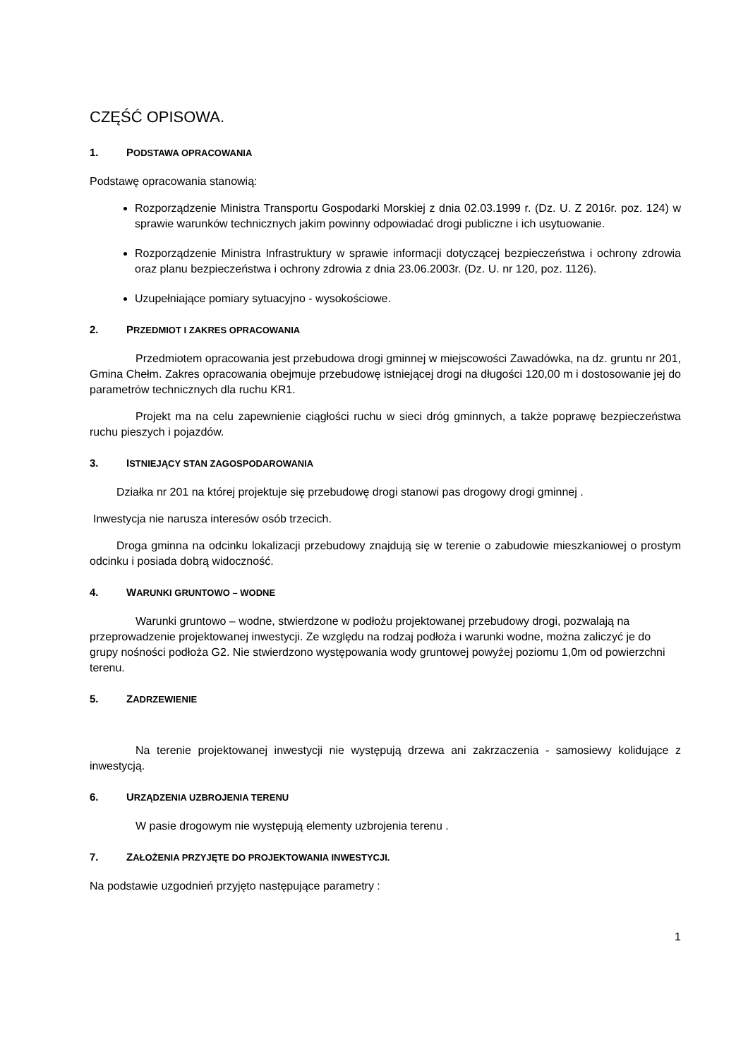CZĘŚĆ OPISOWA.
1. PODSTAWA OPRACOWANIA
Podstawę opracowania stanowią:
Rozporządzenie Ministra Transportu Gospodarki Morskiej z dnia 02.03.1999 r. (Dz. U. Z 2016r. poz. 124) w sprawie warunków technicznych jakim powinny odpowiadać drogi publiczne i ich usytuowanie.
Rozporządzenie Ministra Infrastruktury w sprawie informacji dotyczącej bezpieczeństwa i ochrony zdrowia oraz planu bezpieczeństwa i ochrony zdrowia z dnia 23.06.2003r. (Dz. U. nr 120, poz. 1126).
Uzupełniające pomiary sytuacyjno - wysokościowe.
2. PRZEDMIOT I ZAKRES OPRACOWANIA
Przedmiotem opracowania jest przebudowa drogi gminnej w miejscowości Zawadówka, na dz. gruntu nr 201, Gmina Chełm. Zakres opracowania obejmuje przebudowę istniejącej drogi na długości 120,00 m i dostosowanie jej do parametrów technicznych dla ruchu KR1.
Projekt ma na celu zapewnienie ciągłości ruchu w sieci dróg gminnych, a także poprawę bezpieczeństwa ruchu pieszych i pojazdów.
3. ISTNIEJĄCY STAN ZAGOSPODAROWANIA
Działka nr 201 na której projektuje się przebudowę drogi stanowi pas drogowy drogi gminnej .
Inwestycja nie narusza interesów osób trzecich.
Droga gminna na odcinku lokalizacji przebudowy znajdują się w terenie o zabudowie mieszkaniowej o prostym odcinku i posiada dobrą widoczność.
4. WARUNKI GRUNTOWO – WODNE
Warunki gruntowo – wodne, stwierdzone w podłożu projektowanej przebudowy drogi, pozwalają na przeprowadzenie projektowanej inwestycji. Ze względu na rodzaj podłoża i warunki wodne, można zaliczyć je do grupy nośności podłoża G2. Nie stwierdzono występowania wody gruntowej powyżej poziomu 1,0m od powierzchni terenu.
5. ZADRZEWIENIE
Na terenie projektowanej inwestycji nie występują drzewa ani zakrzaczenia - samosiewy kolidujące z inwestycją.
6. URZĄDZENIA UZBROJENIA TERENU
W pasie drogowym nie występują elementy uzbrojenia terenu .
7. ZAŁOŻENIA PRZYJĘTE DO PROJEKTOWANIA INWESTYCJI.
Na podstawie uzgodnień przyjęto następujące parametry :
1